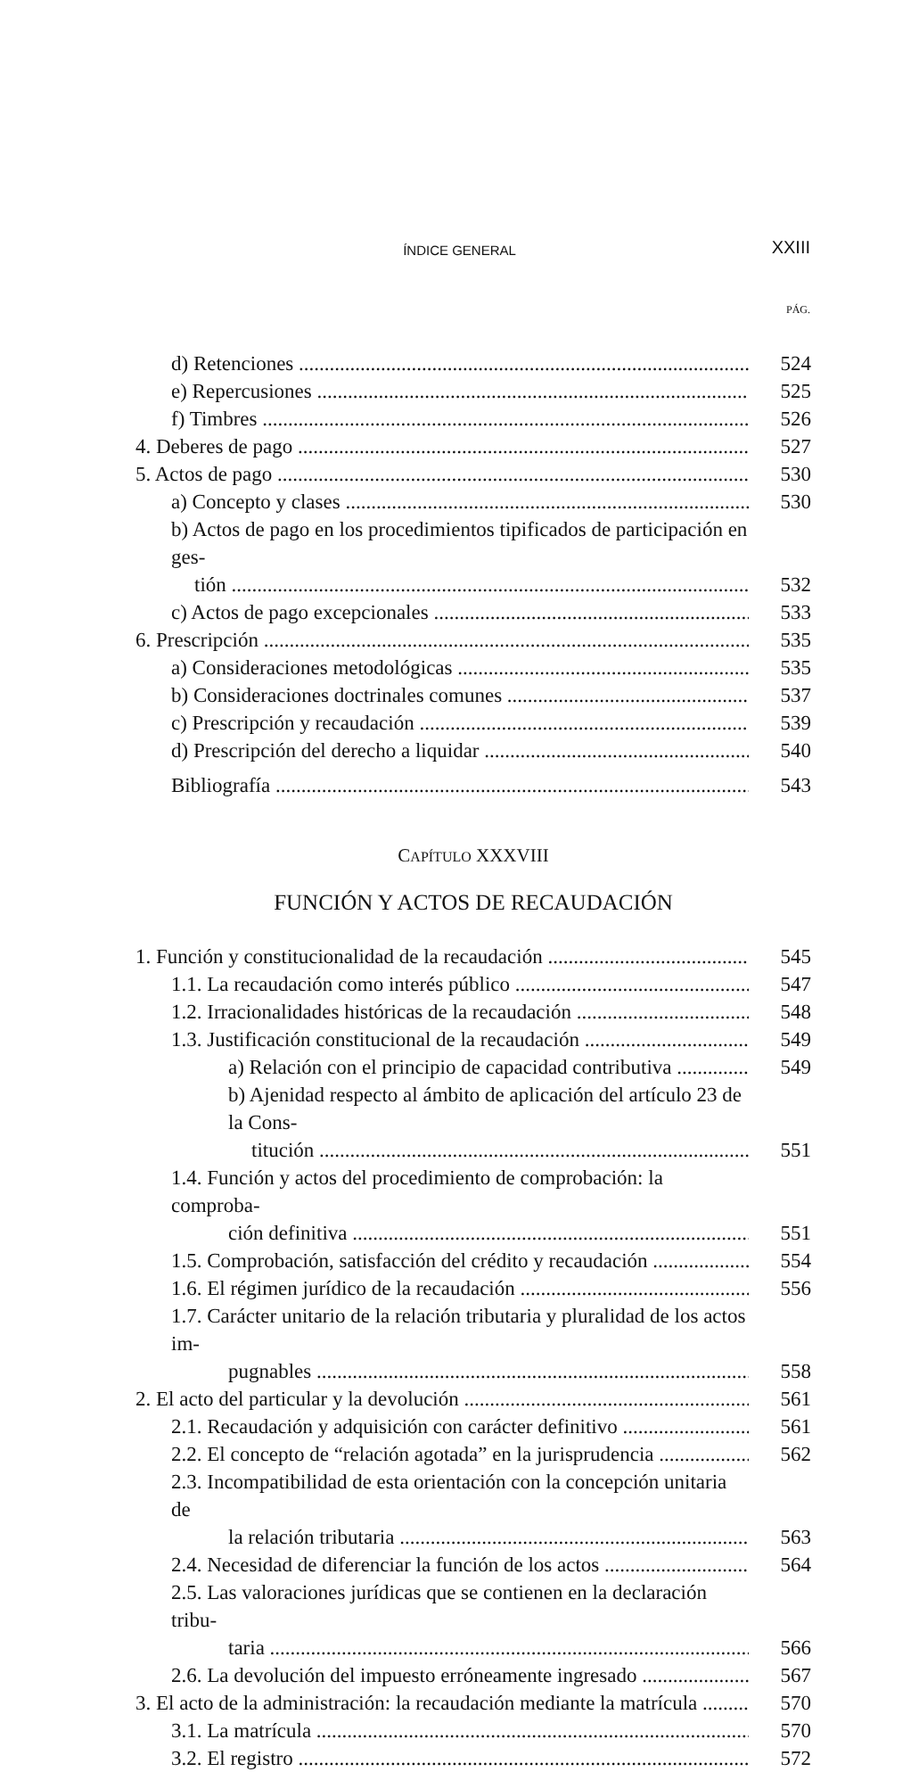ÍNDICE GENERAL XXIII
PÁG.
d) Retenciones 524
e) Repercusiones 525
f) Timbres 526
4. Deberes de pago 527
5. Actos de pago 530
a) Concepto y clases 530
b) Actos de pago en los procedimientos tipificados de participación en ges-
tión 532
c) Actos de pago excepcionales 533
6. Prescripción 535
a) Consideraciones metodológicas 535
b) Consideraciones doctrinales comunes 537
c) Prescripción y recaudación 539
d) Prescripción del derecho a liquidar 540
Bibliografía 543
CAPÍTULO XXXVIII
FUNCIÓN Y ACTOS DE RECAUDACIÓN
1. Función y constitucionalidad de la recaudación 545
1.1. La recaudación como interés público 547
1.2. Irracionalidades históricas de la recaudación 548
1.3. Justificación constitucional de la recaudación 549
a) Relación con el principio de capacidad contributiva 549
b) Ajenidad respecto al ámbito de aplicación del artículo 23 de la Cons-
titución 551
1.4. Función y actos del procedimiento de comprobación: la comproba-
ción definitiva 551
1.5. Comprobación, satisfacción del crédito y recaudación 554
1.6. El régimen jurídico de la recaudación 556
1.7. Carácter unitario de la relación tributaria y pluralidad de los actos im-
pugnables 558
2. El acto del particular y la devolución 561
2.1. Recaudación y adquisición con carácter definitivo 561
2.2. El concepto de “relación agotada” en la jurisprudencia 562
2.3. Incompatibilidad de esta orientación con la concepción unitaria de
la relación tributaria 563
2.4. Necesidad de diferenciar la función de los actos 564
2.5. Las valoraciones jurídicas que se contienen en la declaración tribu-
taria 566
2.6. La devolución del impuesto erróneamente ingresado 567
3. El acto de la administración: la recaudación mediante la matrícula 570
3.1. La matrícula 570
3.2. El registro 572